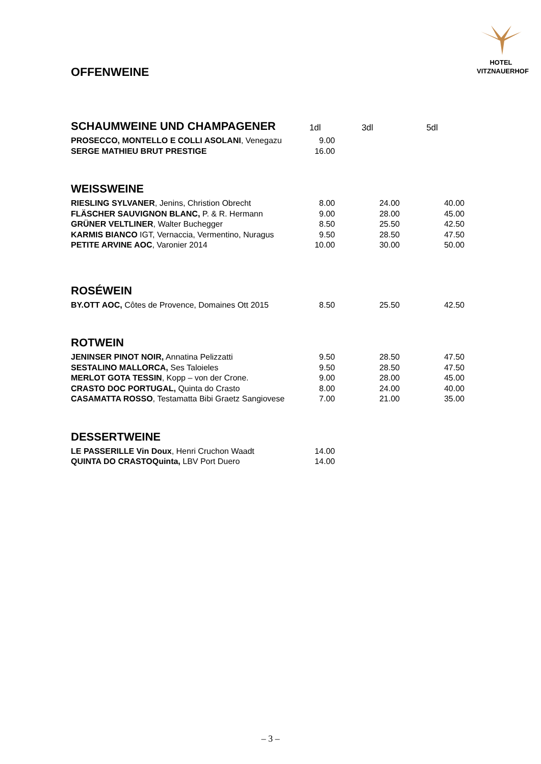HOTEL
VITZNAUERHOF
OFFENWEINE
| SCHAUMWEINE UND CHAMPAGENER | 1dl | 3dl | 5dl |
| PROSECCO, MONTELLO E COLLI ASOLANI , Venegazu | 9.00 | | |
| SERGE MATHIEU BRUT PRESTIGE | 16.00 | | |
| WEISSWEINE | | | |
| RIESLING SYLVANER , Jenins, Christion Obrecht | 8.00 | 24.00 | 40.00 |
| FLÄSCHER SAUVIGNON BLANC, P. & R. Hermann | 9.00 | 28.00 | 45.00 |
| GRÜNER VELTLINER , Walter Buchegger | 8.50 | 25.50 | 42.50 |
| KARMIS BIANCO IGT, Vernaccia, Vermentino, Nuragus | 9.50 | 28.50 | 47.50 |
| PETITE ARVINE AOC , Varonier 2014 | 10.00 | 30.00 | 50.00 |
| ROSÉWEIN | | | |
| BY.OTT AOC, Côtes de Provence, Domaines Ott 2015 | 8.50 | 25.50 | 42.50 |
| ROTWEIN | | | |
| JENINSER PINOT NOIR, Annatina Pelizzatti | 9.50 | 28.50 | 47.50 |
| SESTALINO MALLORCA, Ses Taloieles | 9.50 | 28.50 | 47.50 |
| MERLOT GOTA TESSIN , Kopp – von der Crone. | 9.00 | 28.00 | 45.00 |
| CRASTO DOC PORTUGAL, Quinta do Crasto | 8.00 | 24.00 | 40.00 |
| CASAMATTA ROSSO , Testamatta Bibi Graetz Sangiovese | 7.00 | 21.00 | 35.00 |
| DESSERTWEINE | | | |
| LE PASSERILLE Vin Doux , Henri Cruchon Waadt | 14.00 | | |
| QUINTA DO CRASTOQuinta, LBV Port Duero | 14.00 | | |
– 3 –